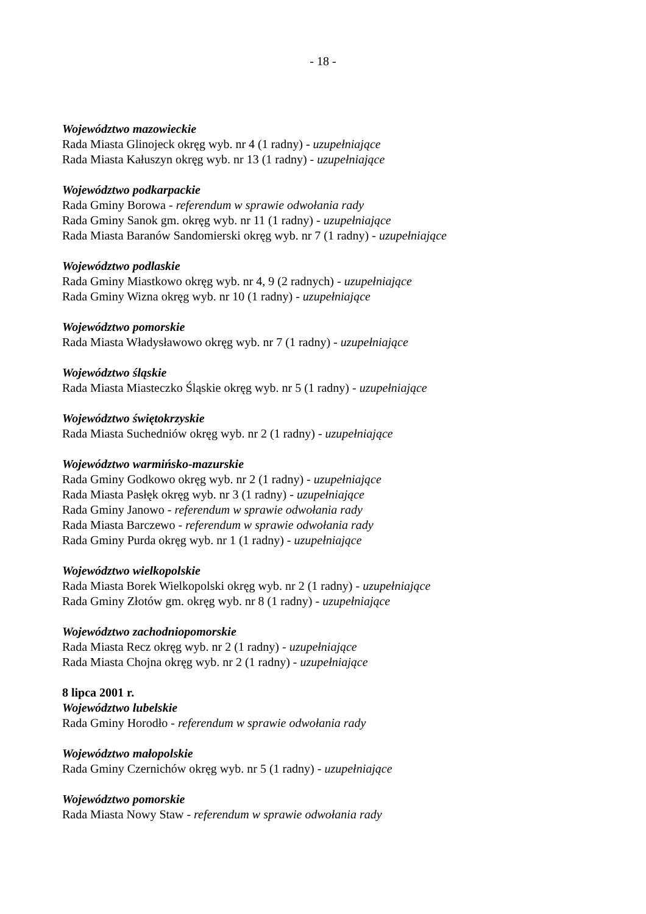- 18 -
Województwo mazowieckie
Rada Miasta Glinojeck okręg wyb. nr 4 (1 radny) - uzupełniające
Rada Miasta Kałuszyn okręg wyb. nr 13 (1 radny) - uzupełniające
Województwo podkarpackie
Rada Gminy Borowa - referendum w sprawie odwołania rady
Rada Gminy Sanok gm. okręg wyb. nr 11 (1 radny) - uzupełniające
Rada Miasta Baranów Sandomierski okręg wyb. nr 7 (1 radny) - uzupełniające
Województwo podlaskie
Rada Gminy Miastkowo okręg wyb. nr 4, 9 (2 radnych) - uzupełniające
Rada Gminy Wizna okręg wyb. nr 10 (1 radny) - uzupełniające
Województwo pomorskie
Rada Miasta Władysławowo okręg wyb. nr 7 (1 radny) - uzupełniające
Województwo śląskie
Rada Miasta Miasteczko Śląskie okręg wyb. nr 5 (1 radny) - uzupełniające
Województwo świętokrzyskie
Rada Miasta Suchedniów okręg wyb. nr 2 (1 radny) - uzupełniające
Województwo warmińsko-mazurskie
Rada Gminy Godkowo okręg wyb. nr 2 (1 radny) - uzupełniające
Rada Miasta Pasłęk okręg wyb. nr 3 (1 radny) - uzupełniające
Rada Gminy Janowo - referendum w sprawie odwołania rady
Rada Miasta Barczewo - referendum w sprawie odwołania rady
Rada Gminy Purda okręg wyb. nr 1 (1 radny) - uzupełniające
Województwo wielkopolskie
Rada Miasta Borek Wielkopolski okręg wyb. nr 2 (1 radny) - uzupełniające
Rada Gminy Złotów gm. okręg wyb. nr 8 (1 radny) - uzupełniające
Województwo zachodniopomorskie
Rada Miasta Recz okręg wyb. nr 2 (1 radny) - uzupełniające
Rada Miasta Chojna okręg wyb. nr 2 (1 radny) - uzupełniające
8 lipca 2001 r.
Województwo lubelskie
Rada Gminy Horodło - referendum w sprawie odwołania rady
Województwo małopolskie
Rada Gminy Czernichów okręg wyb. nr 5 (1 radny) - uzupełniające
Województwo pomorskie
Rada Miasta Nowy Staw - referendum w sprawie odwołania rady